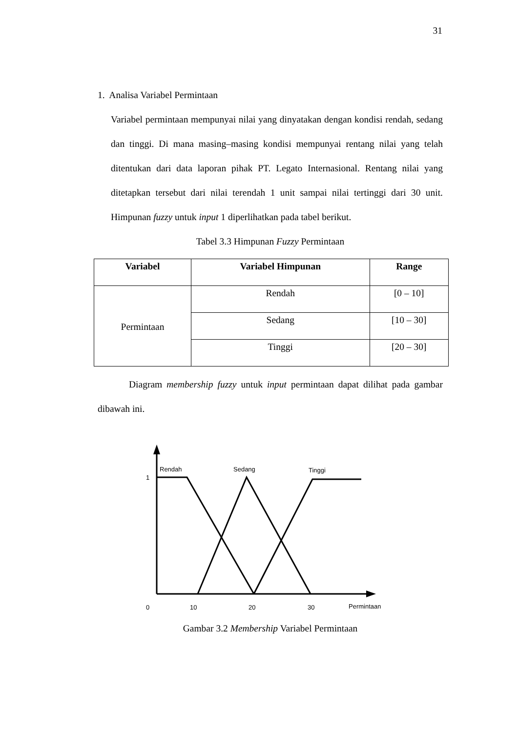31
1. Analisa Variabel Permintaan
Variabel permintaan mempunyai nilai yang dinyatakan dengan kondisi rendah, sedang dan tinggi. Di mana masing–masing kondisi mempunyai rentang nilai yang telah ditentukan dari data laporan pihak PT. Legato Internasional. Rentang nilai yang ditetapkan tersebut dari nilai terendah 1 unit sampai nilai tertinggi dari 30 unit. Himpunan fuzzy untuk input 1 diperlihatkan pada tabel berikut.
Tabel 3.3 Himpunan Fuzzy Permintaan
| Variabel | Variabel Himpunan | Range |
| --- | --- | --- |
| Permintaan | Rendah | [0 – 10] |
| | Sedang | [10 – 30] |
| | Tinggi | [20 – 30] |
Diagram membership fuzzy untuk input permintaan dapat dilihat pada gambar dibawah ini.
Rendah
Sedang
Tinggi
1
0
10
20
30
Permintaan
Gambar 3.2 Membership Variabel Permintaan